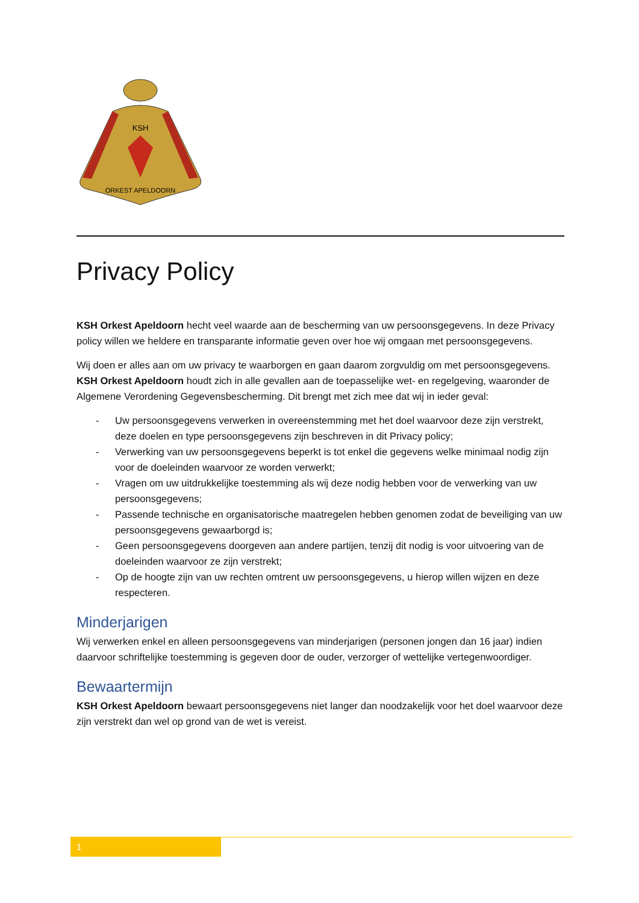KSH
ORKEST APELDOORN
Privacy Policy
KSH Orkest Apeldoorn hecht veel waarde aan de bescherming van uw persoonsgegevens. In deze Privacy policy willen we heldere en transparante informatie geven over hoe wij omgaan met persoonsgegevens.
Wij doen er alles aan om uw privacy te waarborgen en gaan daarom zorgvuldig om met persoonsgegevens. KSH Orkest Apeldoorn houdt zich in alle gevallen aan de toepasselijke wet- en regelgeving, waaronder de Algemene Verordening Gegevensbescherming. Dit brengt met zich mee dat wij in ieder geval:
- Uw persoonsgegevens verwerken in overeenstemming met het doel waarvoor deze zijn verstrekt, deze doelen en type persoonsgegevens zijn beschreven in dit Privacy policy;
- Verwerking van uw persoonsgegevens beperkt is tot enkel die gegevens welke minimaal nodig zijn voor de doeleinden waarvoor ze worden verwerkt;
- Vragen om uw uitdrukkelijke toestemming als wij deze nodig hebben voor de verwerking van uw persoonsgegevens;
- Passende technische en organisatorische maatregelen hebben genomen zodat de beveiliging van uw persoonsgegevens gewaarborgd is;
- Geen persoonsgegevens doorgeven aan andere partijen, tenzij dit nodig is voor uitvoering van de doeleinden waarvoor ze zijn verstrekt;
- Op de hoogte zijn van uw rechten omtrent uw persoonsgegevens, u hierop willen wijzen en deze respecteren.
Minderjarigen
Wij verwerken enkel en alleen persoonsgegevens van minderjarigen (personen jongen dan 16 jaar) indien daarvoor schriftelijke toestemming is gegeven door de ouder, verzorger of wettelijke vertegenwoordiger.
Bewaartermijn
KSH Orkest Apeldoorn bewaart persoonsgegevens niet langer dan noodzakelijk voor het doel waarvoor deze zijn verstrekt dan wel op grond van de wet is vereist.
1